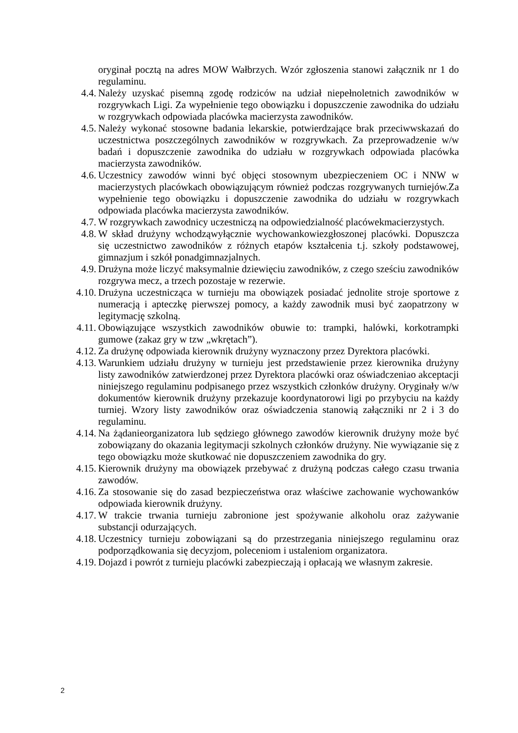oryginał pocztą na adres MOW Wałbrzych. Wzór zgłoszenia stanowi załącznik nr 1 do regulaminu.
4.4.
Należy uzyskać pisemną zgodę rodziców na udział niepełnoletnich zawodników w rozgrywkach Ligi. Za wypełnienie tego obowiązku i dopuszczenie zawodnika do udziału w rozgrywkach odpowiada placówka macierzysta zawodników.
4.5.
Należy wykonać stosowne badania lekarskie, potwierdzające brak przeciwwskazań do uczestnictwa poszczególnych zawodników w rozgrywkach. Za przeprowadzenie w/w badań i dopuszczenie zawodnika do udziału w rozgrywkach odpowiada placówka macierzysta zawodników.
4.6.
Uczestnicy zawodów winni być objęci stosownym ubezpieczeniem OC i NNW w macierzystych placówkach obowiązującym również podczas rozgrywanych turniejów.Za wypełnienie tego obowiązku i dopuszczenie zawodnika do udziału w rozgrywkach odpowiada placówka macierzysta zawodników.
4.7.
W rozgrywkach zawodnicy uczestniczą na odpowiedzialność placówekmacierzystych.
4.8.
W skład drużyny wchodząwyłącznie wychowankowiezgłoszonej placówki. Dopuszcza się uczestnictwo zawodników z różnych etapów kształcenia t.j. szkoły podstawowej, gimnazjum i szkół ponadgimnazjalnych.
4.9.
Drużyna może liczyć maksymalnie dziewięciu zawodników, z czego sześciu zawodników rozgrywa mecz, a trzech pozostaje w rezerwie.
4.10.
Drużyna uczestnicząca w turnieju ma obowiązek posiadać jednolite stroje sportowe z numeracją i apteczkę pierwszej pomocy, a każdy zawodnik musi być zaopatrzony w legitymację szkolną.
4.11.
Obowiązujące wszystkich zawodników obuwie to: trampki, halówki, korkotrampki gumowe (zakaz gry w tzw „wkrętach”).
4.12.
Za drużynę odpowiada kierownik drużyny wyznaczony przez Dyrektora placówki.
4.13.
Warunkiem udziału drużyny w turnieju jest przedstawienie przez kierownika drużyny listy zawodników zatwierdzonej przez Dyrektora placówki oraz oświadczeniao akceptacji niniejszego regulaminu podpisanego przez wszystkich członków drużyny. Oryginały w/w dokumentów kierownik drużyny przekazuje koordynatorowi ligi po przybyciu na każdy turniej. Wzory listy zawodników oraz oświadczenia stanowią załączniki nr 2 i 3 do regulaminu.
4.14.
Na żądanieorganizatora lub sędziego głównego zawodów kierownik drużyny może być zobowiązany do okazania legitymacji szkolnych członków drużyny. Nie wywiązanie się z tego obowiązku może skutkować nie dopuszczeniem zawodnika do gry.
4.15.
Kierownik drużyny ma obowiązek przebywać z drużyną podczas całego czasu trwania zawodów.
4.16.
Za stosowanie się do zasad bezpieczeństwa oraz właściwe zachowanie wychowanków odpowiada kierownik drużyny.
4.17.
W trakcie trwania turnieju zabronione jest spożywanie alkoholu oraz zażywanie substancji odurzających.
4.18.
Uczestnicy turnieju zobowiązani są do przestrzegania niniejszego regulaminu oraz podporządkowania się decyzjom, poleceniom i ustaleniom organizatora.
4.19.
Dojazd i powrót z turnieju placówki zabezpieczają i opłacają we własnym zakresie.
2